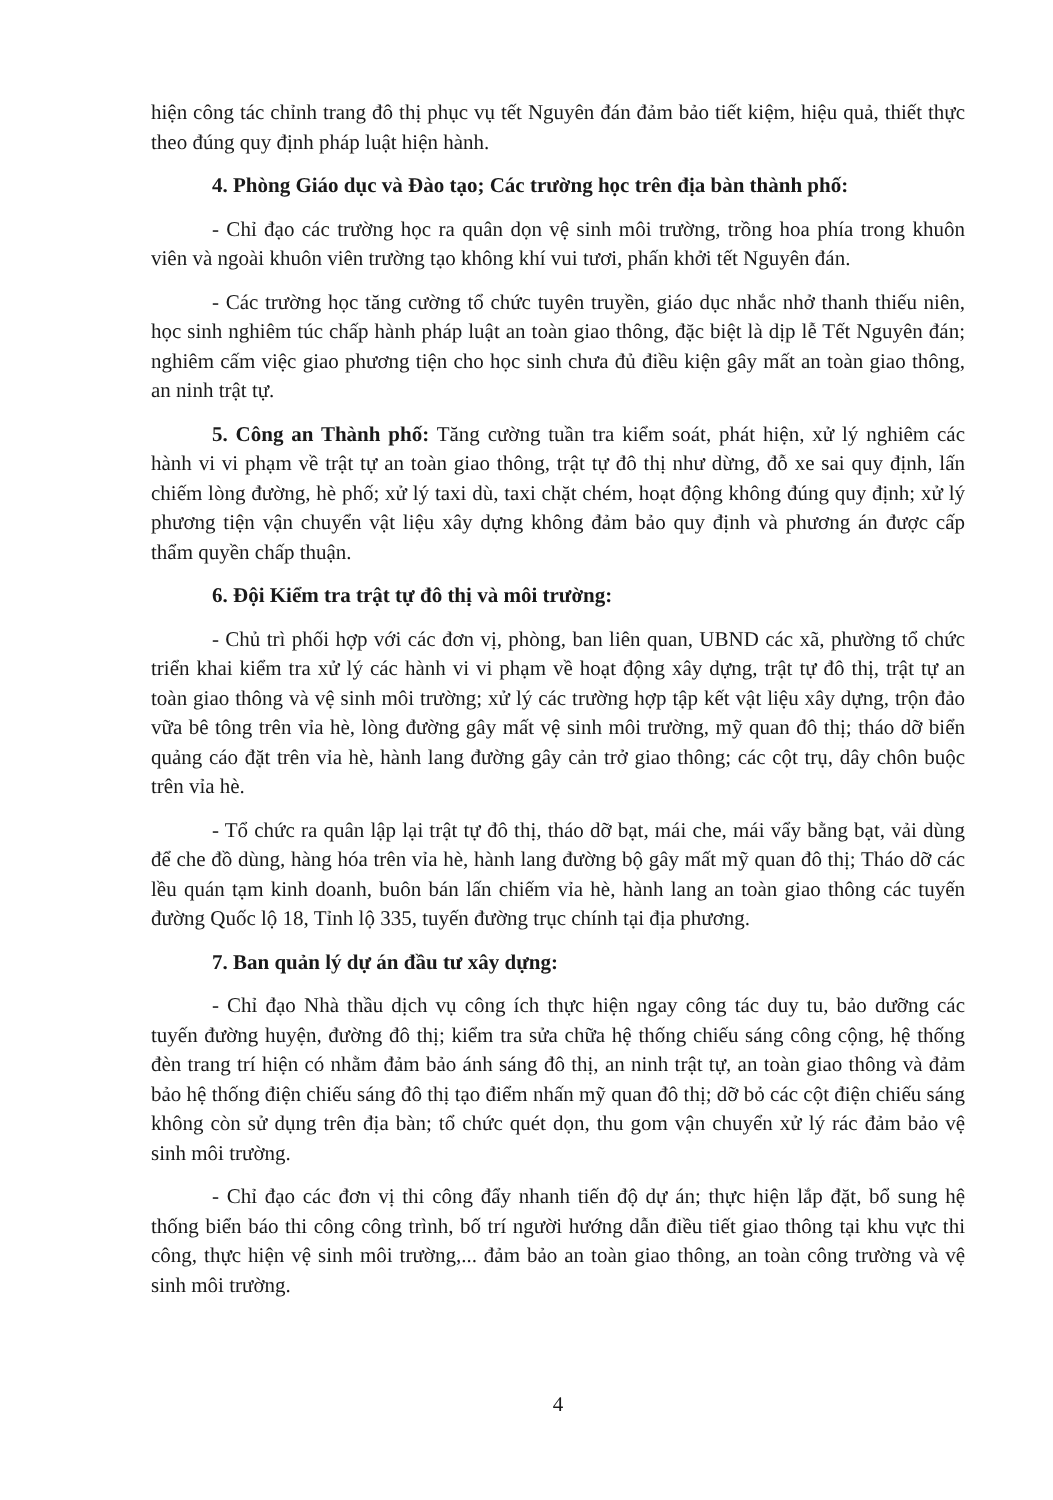hiện công tác chỉnh trang đô thị phục vụ tết Nguyên đán đảm bảo tiết kiệm, hiệu quả, thiết thực theo đúng quy định pháp luật hiện hành.
4. Phòng Giáo dục và Đào tạo; Các trường học trên địa bàn thành phố:
- Chỉ đạo các trường học ra quân dọn vệ sinh môi trường, trồng hoa phía trong khuôn viên và ngoài khuôn viên trường tạo không khí vui tươi, phấn khởi tết Nguyên đán.
- Các trường học tăng cường tổ chức tuyên truyền, giáo dục nhắc nhở thanh thiếu niên, học sinh nghiêm túc chấp hành pháp luật an toàn giao thông, đặc biệt là dịp lễ Tết Nguyên đán; nghiêm cấm việc giao phương tiện cho học sinh chưa đủ điều kiện gây mất an toàn giao thông, an ninh trật tự.
5. Công an Thành phố: Tăng cường tuần tra kiểm soát, phát hiện, xử lý nghiêm các hành vi vi phạm về trật tự an toàn giao thông, trật tự đô thị như dừng, đỗ xe sai quy định, lấn chiếm lòng đường, hè phố; xử lý taxi dù, taxi chặt chém, hoạt động không đúng quy định; xử lý phương tiện vận chuyển vật liệu xây dựng không đảm bảo quy định và phương án được cấp thẩm quyền chấp thuận.
6. Đội Kiểm tra trật tự đô thị và môi trường:
- Chủ trì phối hợp với các đơn vị, phòng, ban liên quan, UBND các xã, phường tổ chức triển khai kiểm tra xử lý các hành vi vi phạm về hoạt động xây dựng, trật tự đô thị, trật tự an toàn giao thông và vệ sinh môi trường; xử lý các trường hợp tập kết vật liệu xây dựng, trộn đảo vữa bê tông trên vỉa hè, lòng đường gây mất vệ sinh môi trường, mỹ quan đô thị; tháo dỡ biển quảng cáo đặt trên vỉa hè, hành lang đường gây cản trở giao thông; các cột trụ, dây chôn buộc trên vỉa hè.
- Tổ chức ra quân lập lại trật tự đô thị, tháo dỡ bạt, mái che, mái vẩy bằng bạt, vải dùng để che đồ dùng, hàng hóa trên vỉa hè, hành lang đường bộ gây mất mỹ quan đô thị; Tháo dỡ các lều quán tạm kinh doanh, buôn bán lấn chiếm vỉa hè, hành lang an toàn giao thông các tuyến đường Quốc lộ 18, Tỉnh lộ 335, tuyến đường trục chính tại địa phương.
7. Ban quản lý dự án đầu tư xây dựng:
- Chỉ đạo Nhà thầu dịch vụ công ích thực hiện ngay công tác duy tu, bảo dưỡng các tuyến đường huyện, đường đô thị; kiểm tra sửa chữa hệ thống chiếu sáng công cộng, hệ thống đèn trang trí hiện có nhằm đảm bảo ánh sáng đô thị, an ninh trật tự, an toàn giao thông và đảm bảo hệ thống điện chiếu sáng đô thị tạo điểm nhấn mỹ quan đô thị; dỡ bỏ các cột điện chiếu sáng không còn sử dụng trên địa bàn; tổ chức quét dọn, thu gom vận chuyển xử lý rác đảm bảo vệ sinh môi trường.
- Chỉ đạo các đơn vị thi công đẩy nhanh tiến độ dự án; thực hiện lắp đặt, bổ sung hệ thống biển báo thi công công trình, bố trí người hướng dẫn điều tiết giao thông tại khu vực thi công, thực hiện vệ sinh môi trường,... đảm bảo an toàn giao thông, an toàn công trường và vệ sinh môi trường.
4